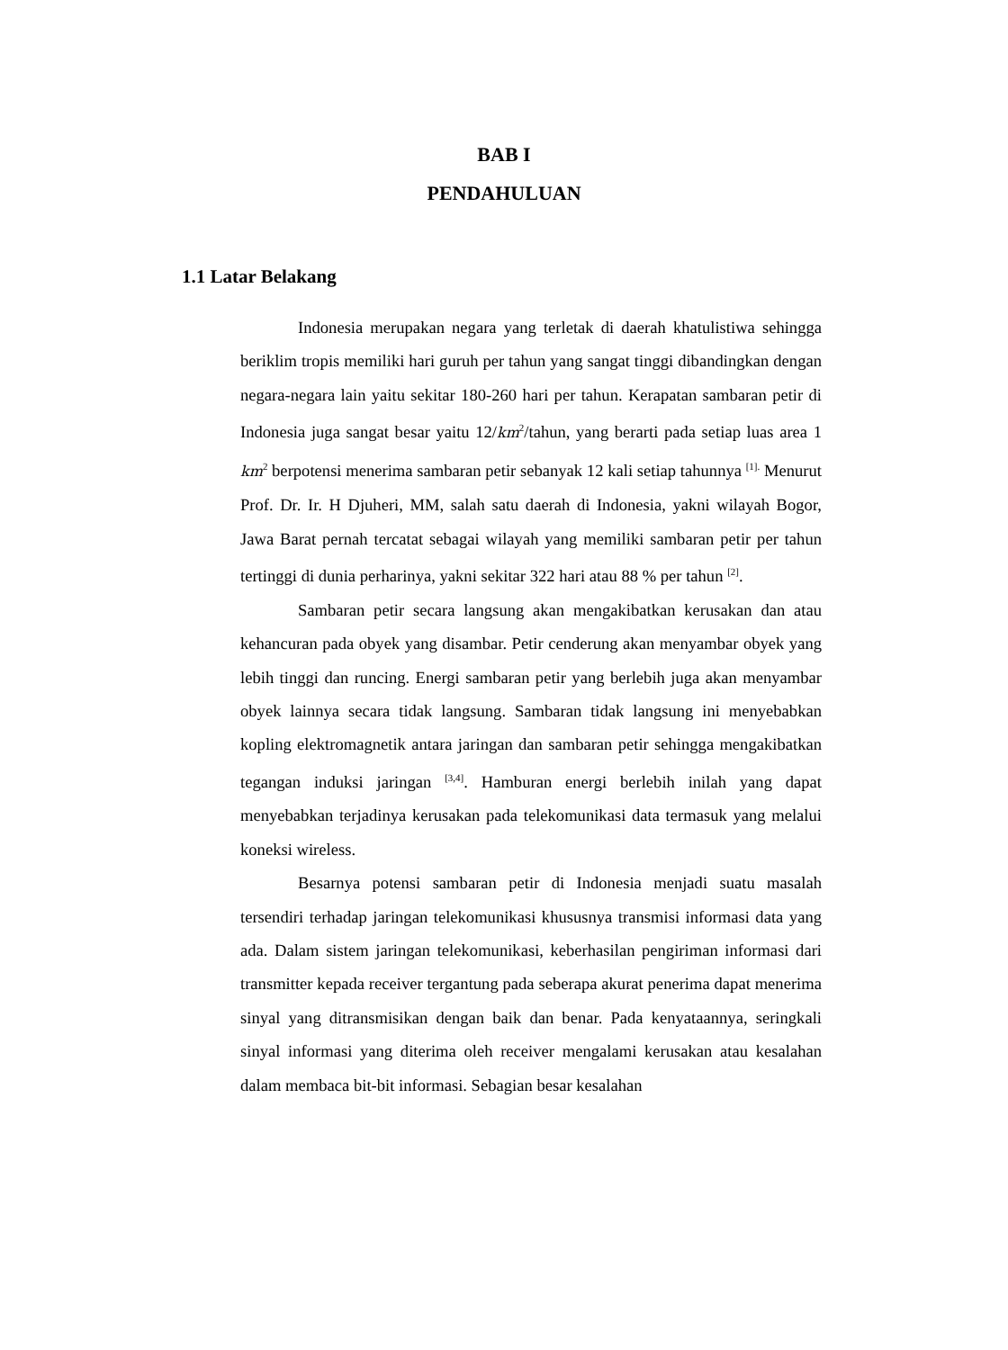BAB I
PENDAHULUAN
1.1 Latar Belakang
Indonesia merupakan negara yang terletak di daerah khatulistiwa sehingga beriklim tropis memiliki hari guruh per tahun yang sangat tinggi dibandingkan dengan negara-negara lain yaitu sekitar 180-260 hari per tahun. Kerapatan sambaran petir di Indonesia juga sangat besar yaitu 12/km<sup>2</sup>/tahun, yang berarti pada setiap luas area 1 km<sup>2</sup> berpotensi menerima sambaran petir sebanyak 12 kali setiap tahunnya <sup>[1].</sup> Menurut Prof. Dr. Ir. H Djuheri, MM, salah satu daerah di Indonesia, yakni wilayah Bogor, Jawa Barat pernah tercatat sebagai wilayah yang memiliki sambaran petir per tahun tertinggi di dunia perharinya, yakni sekitar 322 hari atau 88 % per tahun <sup>[2]</sup>.
Sambaran petir secara langsung akan mengakibatkan kerusakan dan atau kehancuran pada obyek yang disambar. Petir cenderung akan menyambar obyek yang lebih tinggi dan runcing. Energi sambaran petir yang berlebih juga akan menyambar obyek lainnya secara tidak langsung. Sambaran tidak langsung ini menyebabkan kopling elektromagnetik antara jaringan dan sambaran petir sehingga mengakibatkan tegangan induksi jaringan <sup>[3,4]</sup>. Hamburan energi berlebih inilah yang dapat menyebabkan terjadinya kerusakan pada telekomunikasi data termasuk yang melalui koneksi wireless.
Besarnya potensi sambaran petir di Indonesia menjadi suatu masalah tersendiri terhadap jaringan telekomunikasi khususnya transmisi informasi data yang ada. Dalam sistem jaringan telekomunikasi, keberhasilan pengiriman informasi dari transmitter kepada receiver tergantung pada seberapa akurat penerima dapat menerima sinyal yang ditransmisikan dengan baik dan benar. Pada kenyataannya, seringkali sinyal informasi yang diterima oleh receiver mengalami kerusakan atau kesalahan dalam membaca bit-bit informasi. Sebagian besar kesalahan